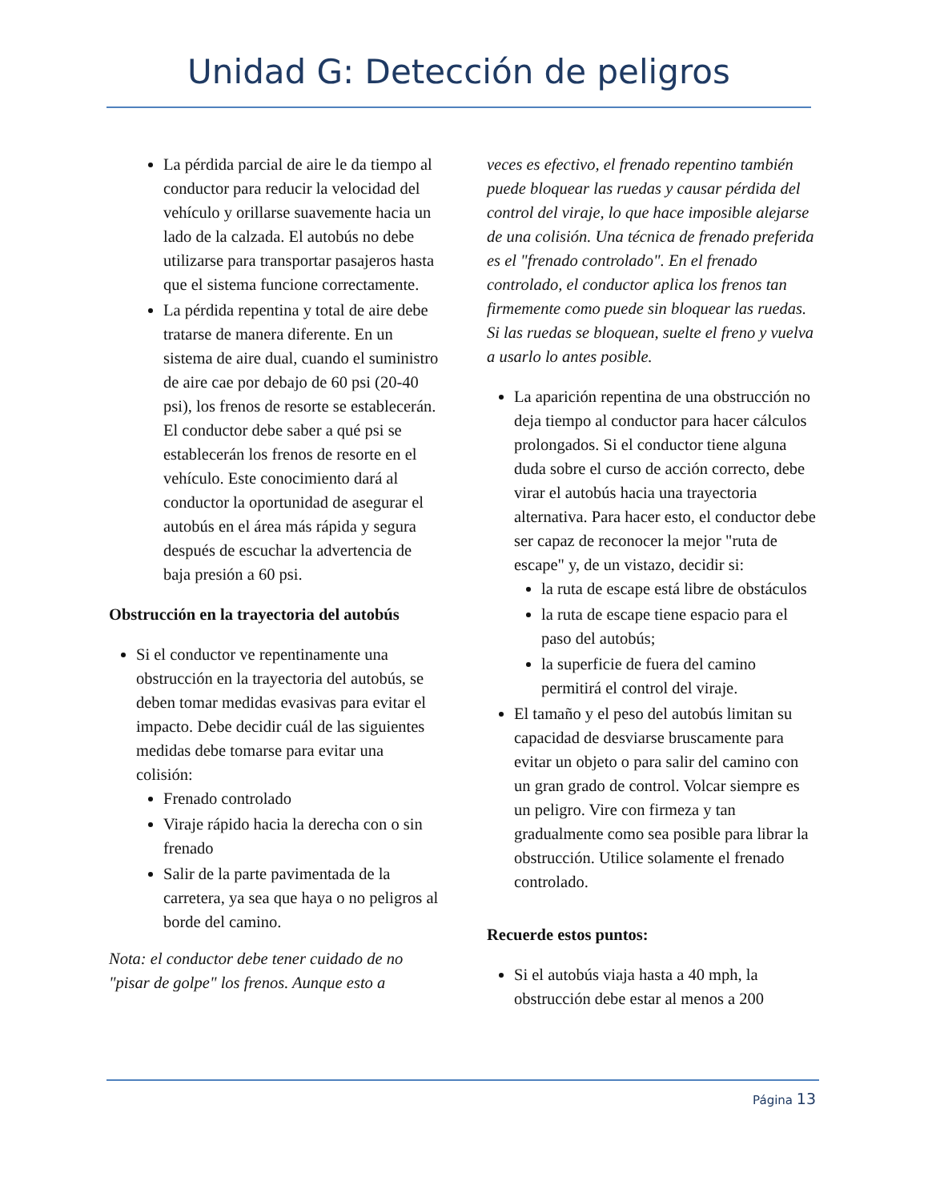Unidad G: Detección de peligros
La pérdida parcial de aire le da tiempo al conductor para reducir la velocidad del vehículo y orillarse suavemente hacia un lado de la calzada. El autobús no debe utilizarse para transportar pasajeros hasta que el sistema funcione correctamente.
La pérdida repentina y total de aire debe tratarse de manera diferente. En un sistema de aire dual, cuando el suministro de aire cae por debajo de 60 psi (20-40 psi), los frenos de resorte se establecerán. El conductor debe saber a qué psi se establecerán los frenos de resorte en el vehículo. Este conocimiento dará al conductor la oportunidad de asegurar el autobús en el área más rápida y segura después de escuchar la advertencia de baja presión a 60 psi.
Obstrucción en la trayectoria del autobús
Si el conductor ve repentinamente una obstrucción en la trayectoria del autobús, se deben tomar medidas evasivas para evitar el impacto. Debe decidir cuál de las siguientes medidas debe tomarse para evitar una colisión:
Frenado controlado
Viraje rápido hacia la derecha con o sin frenado
Salir de la parte pavimentada de la carretera, ya sea que haya o no peligros al borde del camino.
Nota: el conductor debe tener cuidado de no "pisar de golpe" los frenos. Aunque esto a
veces es efectivo, el frenado repentino también puede bloquear las ruedas y causar pérdida del control del viraje, lo que hace imposible alejarse de una colisión. Una técnica de frenado preferida es el "frenado controlado". En el frenado controlado, el conductor aplica los frenos tan firmemente como puede sin bloquear las ruedas. Si las ruedas se bloquean, suelte el freno y vuelva a usarlo lo antes posible.
La aparición repentina de una obstrucción no deja tiempo al conductor para hacer cálculos prolongados. Si el conductor tiene alguna duda sobre el curso de acción correcto, debe virar el autobús hacia una trayectoria alternativa. Para hacer esto, el conductor debe ser capaz de reconocer la mejor "ruta de escape" y, de un vistazo, decidir si:
la ruta de escape está libre de obstáculos
la ruta de escape tiene espacio para el paso del autobús;
la superficie de fuera del camino permitirá el control del viraje.
El tamaño y el peso del autobús limitan su capacidad de desviarse bruscamente para evitar un objeto o para salir del camino con un gran grado de control. Volcar siempre es un peligro. Vire con firmeza y tan gradualmente como sea posible para librar la obstrucción. Utilice solamente el frenado controlado.
Recuerde estos puntos:
Si el autobús viaja hasta a 40 mph, la obstrucción debe estar al menos a 200
Página 13